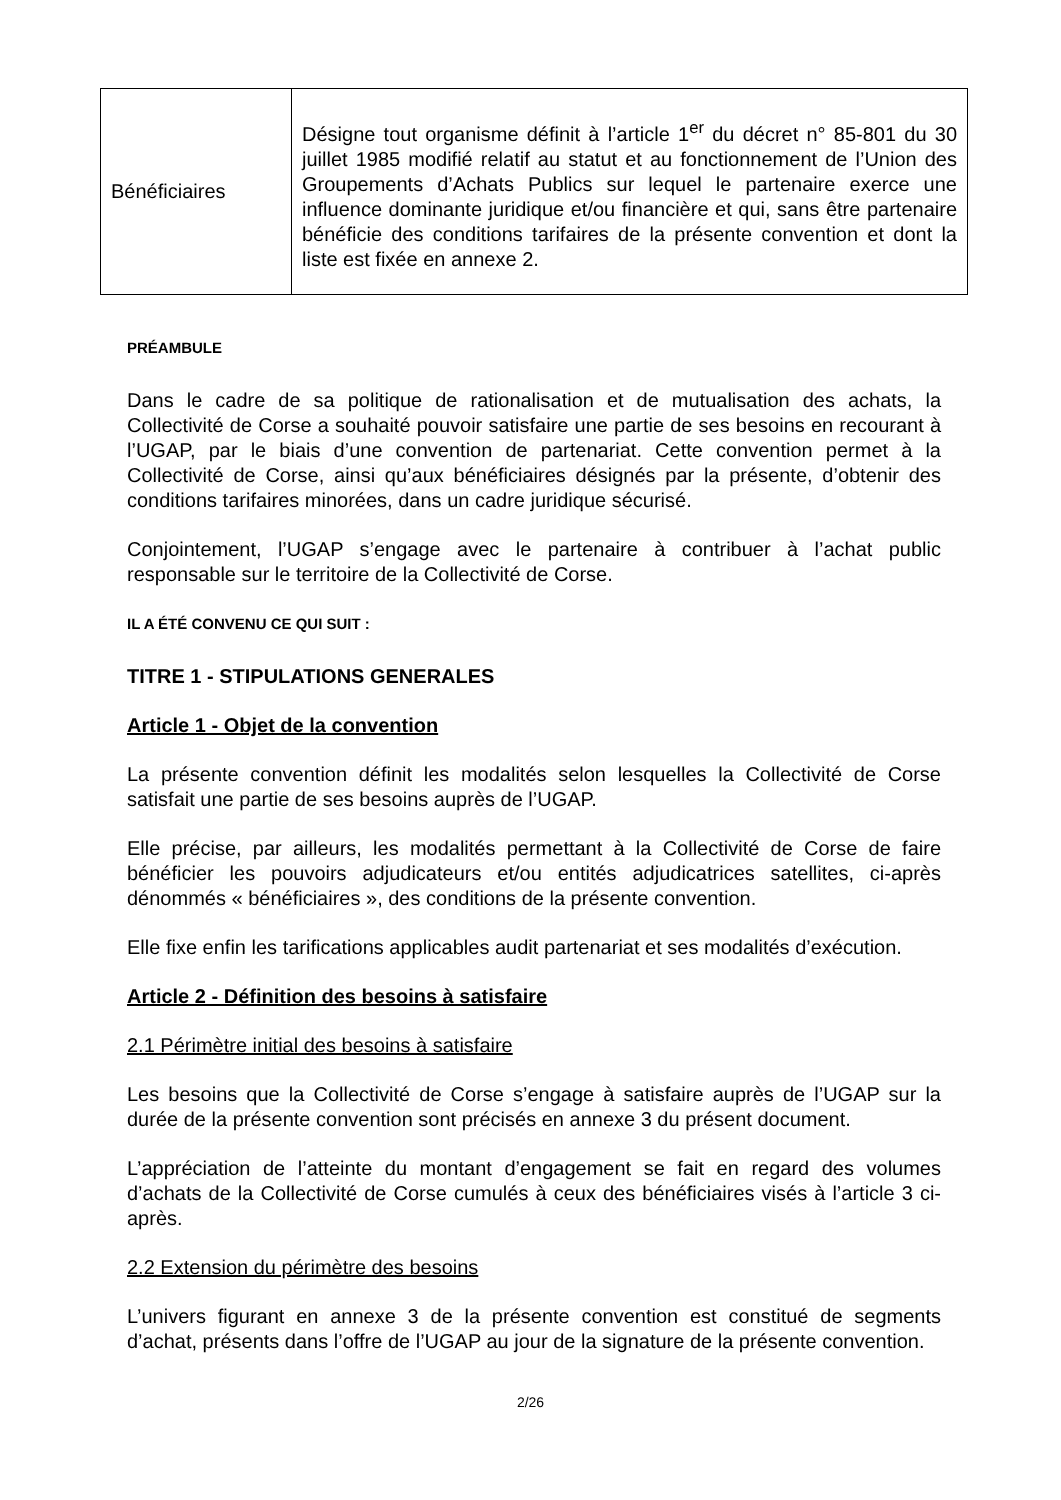| Bénéficiaires | Désigne tout organisme définit à l’article 1<sup>er</sup> du décret n° 85-801 du 30 juillet 1985 modifié relatif au statut et au fonctionnement de l’Union des Groupements d’Achats Publics sur lequel le partenaire exerce une influence dominante juridique et/ou financière et qui, sans être partenaire bénéficie des conditions tarifaires de la présente convention et dont la liste est fixée en annexe 2. |
PRÉAMBULE
Dans le cadre de sa politique de rationalisation et de mutualisation des achats, la Collectivité de Corse a souhaité pouvoir satisfaire une partie de ses besoins en recourant à l’UGAP, par le biais d’une convention de partenariat. Cette convention permet à la Collectivité de Corse, ainsi qu’aux bénéficiaires désignés par la présente, d’obtenir des conditions tarifaires minorées, dans un cadre juridique sécurisé.
Conjointement, l’UGAP s’engage avec le partenaire à contribuer à l’achat public responsable sur le territoire de la Collectivité de Corse.
IL A ÉTÉ CONVENU CE QUI SUIT :
TITRE 1 - STIPULATIONS GENERALES
Article 1 - Objet de la convention
La présente convention définit les modalités selon lesquelles la Collectivité de Corse satisfait une partie de ses besoins auprès de l’UGAP.
Elle précise, par ailleurs, les modalités permettant à la Collectivité de Corse de faire bénéficier les pouvoirs adjudicateurs et/ou entités adjudicatrices satellites, ci-après dénommés « bénéficiaires », des conditions de la présente convention.
Elle fixe enfin les tarifications applicables audit partenariat et ses modalités d’exécution.
Article 2 - Définition des besoins à satisfaire
2.1 Périmètre initial des besoins à satisfaire
Les besoins que la Collectivité de Corse s’engage à satisfaire auprès de l’UGAP sur la durée de la présente convention sont précisés en annexe 3 du présent document.
L’appréciation de l’atteinte du montant d’engagement se fait en regard des volumes d’achats de la Collectivité de Corse cumulés à ceux des bénéficiaires visés à l’article 3 ci-après.
2.2 Extension du périmètre des besoins
L’univers figurant en annexe 3 de la présente convention est constitué de segments d’achat, présents dans l’offre de l’UGAP au jour de la signature de la présente convention.
2/26